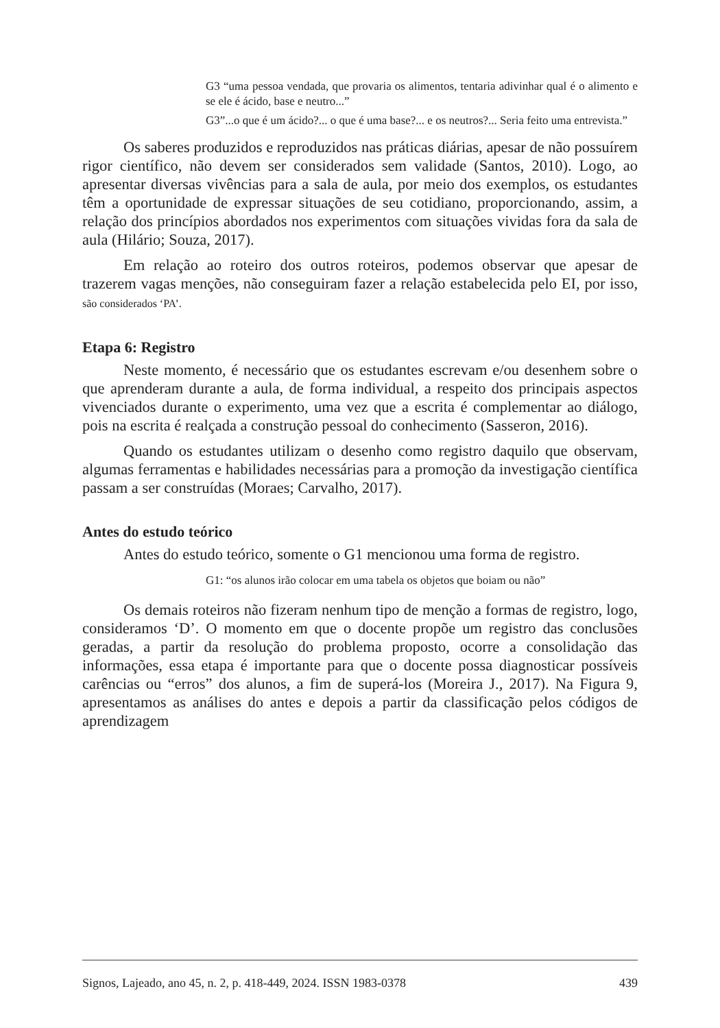G3 “uma pessoa vendada, que provaria os alimentos, tentaria adivinhar qual é o alimento e se ele é ácido, base e neutro...”
G3”...o que é um ácido?... o que é uma base?... e os neutros?... Seria feito uma entrevista.”
Os saberes produzidos e reproduzidos nas práticas diárias, apesar de não possuírem rigor científico, não devem ser considerados sem validade (Santos, 2010). Logo, ao apresentar diversas vivências para a sala de aula, por meio dos exemplos, os estudantes têm a oportunidade de expressar situações de seu cotidiano, proporcionando, assim, a relação dos princípios abordados nos experimentos com situações vividas fora da sala de aula (Hilário; Souza, 2017).
Em relação ao roteiro dos outros roteiros, podemos observar que apesar de trazerem vagas menções, não conseguiram fazer a relação estabelecida pelo EI, por isso, são considerados ‘PA’.
Etapa 6: Registro
Neste momento, é necessário que os estudantes escrevam e/ou desenhem sobre o que aprenderam durante a aula, de forma individual, a respeito dos principais aspectos vivenciados durante o experimento, uma vez que a escrita é complementar ao diálogo, pois na escrita é realçada a construção pessoal do conhecimento (Sasseron, 2016).
Quando os estudantes utilizam o desenho como registro daquilo que observam, algumas ferramentas e habilidades necessárias para a promoção da investigação científica passam a ser construídas (Moraes; Carvalho, 2017).
Antes do estudo teórico
Antes do estudo teórico, somente o G1 mencionou uma forma de registro.
G1: “os alunos irão colocar em uma tabela os objetos que boiam ou não”
Os demais roteiros não fizeram nenhum tipo de menção a formas de registro, logo, consideramos ‘D’. O momento em que o docente propõe um registro das conclusões geradas, a partir da resolução do problema proposto, ocorre a consolidação das informações, essa etapa é importante para que o docente possa diagnosticar possíveis carências ou “erros” dos alunos, a fim de superá-los (Moreira J., 2017). Na Figura 9, apresentamos as análises do antes e depois a partir da classificação pelos códigos de aprendizagem
Signos, Lajeado, ano 45, n. 2, p. 418-449, 2024. ISSN 1983-0378 439